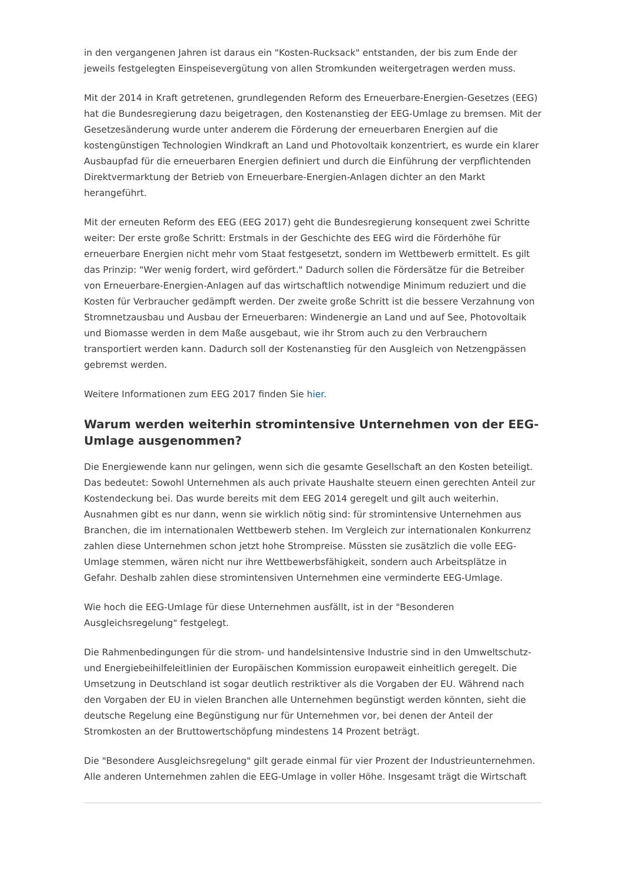in den vergangenen Jahren ist daraus ein "Kosten-Rucksack" entstanden, der bis zum Ende der jeweils festgelegten Einspeisevergütung von allen Stromkunden weitergetragen werden muss.
Mit der 2014 in Kraft getretenen, grundlegenden Reform des Erneuerbare-Energien-Gesetzes (EEG) hat die Bundesregierung dazu beigetragen, den Kostenanstieg der EEG-Umlage zu bremsen. Mit der Gesetzesänderung wurde unter anderem die Förderung der erneuerbaren Energien auf die kostengünstigen Technologien Windkraft an Land und Photovoltaik konzentriert, es wurde ein klarer Ausbaupfad für die erneuerbaren Energien definiert und durch die Einführung der verpflichtenden Direktvermarktung der Betrieb von Erneuerbare-Energien-Anlagen dichter an den Markt herangeführt.
Mit der erneuten Reform des EEG (EEG 2017) geht die Bundesregierung konsequent zwei Schritte weiter: Der erste große Schritt: Erstmals in der Geschichte des EEG wird die Förderhöhe für erneuerbare Energien nicht mehr vom Staat festgesetzt, sondern im Wettbewerb ermittelt. Es gilt das Prinzip: "Wer wenig fordert, wird gefördert." Dadurch sollen die Fördersätze für die Betreiber von Erneuerbare-Energien-Anlagen auf das wirtschaftlich notwendige Minimum reduziert und die Kosten für Verbraucher gedämpft werden. Der zweite große Schritt ist die bessere Verzahnung von Stromnetzausbau und Ausbau der Erneuerbaren: Windenergie an Land und auf See, Photovoltaik und Biomasse werden in dem Maße ausgebaut, wie ihr Strom auch zu den Verbrauchern transportiert werden kann. Dadurch soll der Kostenanstieg für den Ausgleich von Netzengpässen gebremst werden.
Weitere Informationen zum EEG 2017 finden Sie hier.
Warum werden weiterhin stromintensive Unternehmen von der EEG-Umlage ausgenommen?
Die Energiewende kann nur gelingen, wenn sich die gesamte Gesellschaft an den Kosten beteiligt. Das bedeutet: Sowohl Unternehmen als auch private Haushalte steuern einen gerechten Anteil zur Kostendeckung bei. Das wurde bereits mit dem EEG 2014 geregelt und gilt auch weiterhin. Ausnahmen gibt es nur dann, wenn sie wirklich nötig sind: für stromintensive Unternehmen aus Branchen, die im internationalen Wettbewerb stehen. Im Vergleich zur internationalen Konkurrenz zahlen diese Unternehmen schon jetzt hohe Strompreise. Müssten sie zusätzlich die volle EEG-Umlage stemmen, wären nicht nur ihre Wettbewerbsfähigkeit, sondern auch Arbeitsplätze in Gefahr. Deshalb zahlen diese stromintensiven Unternehmen eine verminderte EEG-Umlage.
Wie hoch die EEG-Umlage für diese Unternehmen ausfällt, ist in der "Besonderen Ausgleichsregelung" festgelegt.
Die Rahmenbedingungen für die strom- und handelsintensive Industrie sind in den Umweltschutz- und Energiebeihilfeleitlinien der Europäischen Kommission europaweit einheitlich geregelt. Die Umsetzung in Deutschland ist sogar deutlich restriktiver als die Vorgaben der EU. Während nach den Vorgaben der EU in vielen Branchen alle Unternehmen begünstigt werden könnten, sieht die deutsche Regelung eine Begünstigung nur für Unternehmen vor, bei denen der Anteil der Stromkosten an der Bruttowertschöpfung mindestens 14 Prozent beträgt.
Die "Besondere Ausgleichsregelung" gilt gerade einmal für vier Prozent der Industrieunternehmen. Alle anderen Unternehmen zahlen die EEG-Umlage in voller Höhe. Insgesamt trägt die Wirtschaft